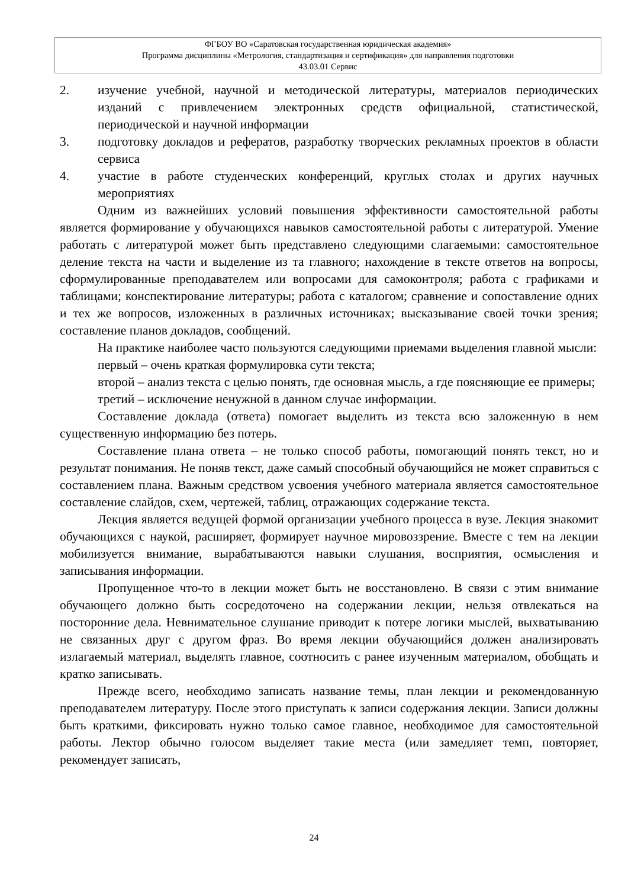ФГБОУ ВО «Саратовская государственная юридическая академия»
Программа дисциплины «Метрология, стандартизация и сертификация» для направления подготовки
43.03.01 Сервис
2. изучение учебной, научной и методической литературы, материалов периодических изданий с привлечением электронных средств официальной, статистической, периодической и научной информации
3. подготовку докладов и рефератов, разработку творческих рекламных проектов в области сервиса
4. участие в работе студенческих конференций, круглых столах и других научных мероприятиях
Одним из важнейших условий повышения эффективности самостоятельной работы является формирование у обучающихся навыков самостоятельной работы с литературой. Умение работать с литературой может быть представлено следующими слагаемыми: самостоятельное деление текста на части и выделение из та главного; нахождение в тексте ответов на вопросы, сформулированные преподавателем или вопросами для самоконтроля; работа с графиками и таблицами; конспектирование литературы; работа с каталогом; сравнение и сопоставление одних и тех же вопросов, изложенных в различных источниках; высказывание своей точки зрения; составление планов докладов, сообщений.
На практике наиболее часто пользуются следующими приемами выделения главной мысли:
первый – очень краткая формулировка сути текста;
второй – анализ текста с целью понять, где основная мысль, а где поясняющие ее примеры;
третий – исключение ненужной в данном случае информации.
Составление доклада (ответа) помогает выделить из текста всю заложенную в нем существенную информацию без потерь.
Составление плана ответа – не только способ работы, помогающий понять текст, но и результат понимания. Не поняв текст, даже самый способный обучающийся не может справиться с составлением плана. Важным средством усвоения учебного материала является самостоятельное составление слайдов, схем, чертежей, таблиц, отражающих содержание текста.
Лекция является ведущей формой организации учебного процесса в вузе. Лекция знакомит обучающихся с наукой, расширяет, формирует научное мировоззрение. Вместе с тем на лекции мобилизуется внимание, вырабатываются навыки слушания, восприятия, осмысления и записывания информации.
Пропущенное что-то в лекции может быть не восстановлено. В связи с этим внимание обучающего должно быть сосредоточено на содержании лекции, нельзя отвлекаться на посторонние дела. Невнимательное слушание приводит к потере логики мыслей, выхватыванию не связанных друг с другом фраз. Во время лекции обучающийся должен анализировать излагаемый материал, выделять главное, соотносить с ранее изученным материалом, обобщать и кратко записывать.
Прежде всего, необходимо записать название темы, план лекции и рекомендованную преподавателем литературу. После этого приступать к записи содержания лекции. Записи должны быть краткими, фиксировать нужно только самое главное, необходимое для самостоятельной работы. Лектор обычно голосом выделяет такие места (или замедляет темп, повторяет, рекомендует записать,
24